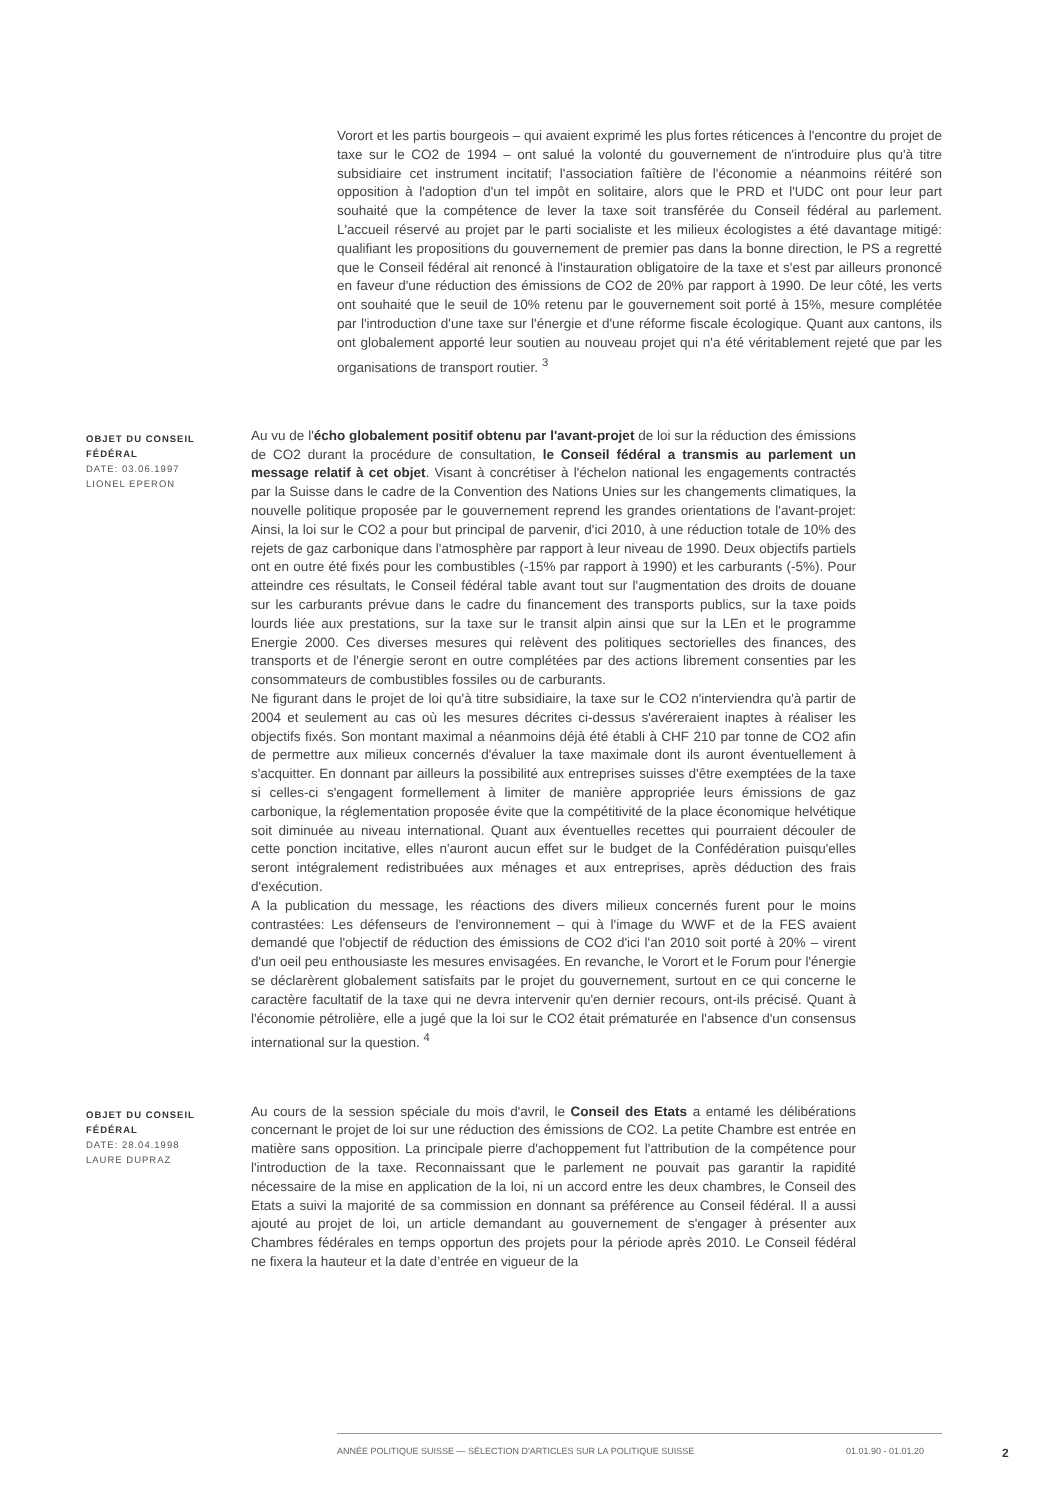Vorort et les partis bourgeois – qui avaient exprimé les plus fortes réticences à l'encontre du projet de taxe sur le CO2 de 1994 – ont salué la volonté du gouvernement de n'introduire plus qu'à titre subsidiaire cet instrument incitatif; l'association faîtière de l'économie a néanmoins réitéré son opposition à l'adoption d'un tel impôt en solitaire, alors que le PRD et l'UDC ont pour leur part souhaité que la compétence de lever la taxe soit transférée du Conseil fédéral au parlement. L'accueil réservé au projet par le parti socialiste et les milieux écologistes a été davantage mitigé: qualifiant les propositions du gouvernement de premier pas dans la bonne direction, le PS a regretté que le Conseil fédéral ait renoncé à l'instauration obligatoire de la taxe et s'est par ailleurs prononcé en faveur d'une réduction des émissions de CO2 de 20% par rapport à 1990. De leur côté, les verts ont souhaité que le seuil de 10% retenu par le gouvernement soit porté à 15%, mesure complétée par l'introduction d'une taxe sur l'énergie et d'une réforme fiscale écologique. Quant aux cantons, ils ont globalement apporté leur soutien au nouveau projet qui n'a été véritablement rejeté que par les organisations de transport routier. <sup>3</sup>
OBJET DU CONSEIL FÉDÉRAL
DATE: 03.06.1997
LIONEL EPERON
Au vu de l'écho globalement positif obtenu par l'avant-projet de loi sur la réduction des émissions de CO2 durant la procédure de consultation, le Conseil fédéral a transmis au parlement un message relatif à cet objet. Visant à concrétiser à l'échelon national les engagements contractés par la Suisse dans le cadre de la Convention des Nations Unies sur les changements climatiques, la nouvelle politique proposée par le gouvernement reprend les grandes orientations de l'avant-projet: Ainsi, la loi sur le CO2 a pour but principal de parvenir, d'ici 2010, à une réduction totale de 10% des rejets de gaz carbonique dans l'atmosphère par rapport à leur niveau de 1990. Deux objectifs partiels ont en outre été fixés pour les combustibles (-15% par rapport à 1990) et les carburants (-5%). Pour atteindre ces résultats, le Conseil fédéral table avant tout sur l'augmentation des droits de douane sur les carburants prévue dans le cadre du financement des transports publics, sur la taxe poids lourds liée aux prestations, sur la taxe sur le transit alpin ainsi que sur la LEn et le programme Energie 2000. Ces diverses mesures qui relèvent des politiques sectorielles des finances, des transports et de l'énergie seront en outre complétées par des actions librement consenties par les consommateurs de combustibles fossiles ou de carburants.
Ne figurant dans le projet de loi qu'à titre subsidiaire, la taxe sur le CO2 n'interviendra qu'à partir de 2004 et seulement au cas où les mesures décrites ci-dessus s'avéreraient inaptes à réaliser les objectifs fixés. Son montant maximal a néanmoins déjà été établi à CHF 210 par tonne de CO2 afin de permettre aux milieux concernés d'évaluer la taxe maximale dont ils auront éventuellement à s'acquitter. En donnant par ailleurs la possibilité aux entreprises suisses d'être exemptées de la taxe si celles-ci s'engagent formellement à limiter de manière appropriée leurs émissions de gaz carbonique, la réglementation proposée évite que la compétitivité de la place économique helvétique soit diminuée au niveau international. Quant aux éventuelles recettes qui pourraient découler de cette ponction incitative, elles n'auront aucun effet sur le budget de la Confédération puisqu'elles seront intégralement redistribuées aux ménages et aux entreprises, après déduction des frais d'exécution.
A la publication du message, les réactions des divers milieux concernés furent pour le moins contrastées: Les défenseurs de l'environnement – qui à l'image du WWF et de la FES avaient demandé que l'objectif de réduction des émissions de CO2 d'ici l'an 2010 soit porté à 20% – virent d'un oeil peu enthousiaste les mesures envisagées. En revanche, le Vorort et le Forum pour l'énergie se déclarèrent globalement satisfaits par le projet du gouvernement, surtout en ce qui concerne le caractère facultatif de la taxe qui ne devra intervenir qu'en dernier recours, ont-ils précisé. Quant à l'économie pétrolière, elle a jugé que la loi sur le CO2 était prématurée en l'absence d'un consensus international sur la question. <sup>4</sup>
OBJET DU CONSEIL FÉDÉRAL
DATE: 28.04.1998
LAURE DUPRAZ
Au cours de la session spéciale du mois d'avril, le Conseil des Etats a entamé les délibérations concernant le projet de loi sur une réduction des émissions de CO2. La petite Chambre est entrée en matière sans opposition. La principale pierre d'achoppement fut l'attribution de la compétence pour l'introduction de la taxe. Reconnaissant que le parlement ne pouvait pas garantir la rapidité nécessaire de la mise en application de la loi, ni un accord entre les deux chambres, le Conseil des Etats a suivi la majorité de sa commission en donnant sa préférence au Conseil fédéral. Il a aussi ajouté au projet de loi, un article demandant au gouvernement de s'engager à présenter aux Chambres fédérales en temps opportun des projets pour la période après 2010. Le Conseil fédéral ne fixera la hauteur et la date d’entrée en vigueur de la
ANNÉE POLITIQUE SUISSE — SÉLECTION D'ARTICLES SUR LA POLITIQUE SUISSE 01.01.90 - 01.01.20
2